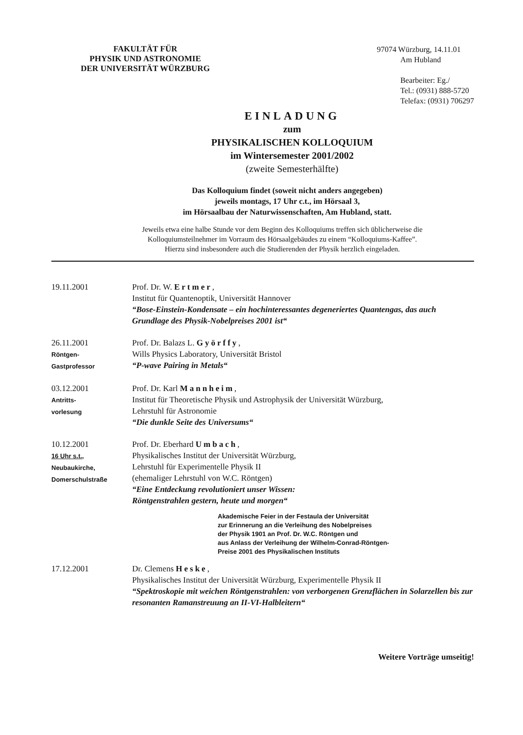FAKULTÄT FÜR
PHYSIK UND ASTRONOMIE
DER UNIVERSITÄT WÜRZBURG
97074 Würzburg, 14.11.01
Am Hubland
Bearbeiter: Eg./
Tel.: (0931) 888-5720
Telefax: (0931) 706297
EINLADUNG
zum
PHYSIKALISCHEN KOLLOQUIUM
im Wintersemester 2001/2002
(zweite Semesterhälfte)
Das Kolloquium findet (soweit nicht anders angegeben)
jeweils montags, 17 Uhr c.t., im Hörsaal 3,
im Hörsaalbau der Naturwissenschaften, Am Hubland, statt.
Jeweils etwa eine halbe Stunde vor dem Beginn des Kolloquiums treffen sich üblicherweise die
Kolloquiumsteilnehmer im Vorraum des Hörsaalgebäudes zu einem “Kolloquiums-Kaffee”.
Hierzu sind insbesondere auch die Studierenden der Physik herzlich eingeladen.
| 19.11.2001 | Prof. Dr. W. Ertmer , Institut für Quantenoptik, Universität Hannover “Bose-Einstein-Kondensate – ein hochinteressantes degeneriertes Quantengas, das auch Grundlage des Physik-Nobelpreises 2001 ist“ |
| 26.11.2001 Röntgen- Gastprofessor | Prof. Dr. Balazs L. Györffy , Wills Physics Laboratory, Universität Bristol “P-wave Pairing in Metals“ |
| 03.12.2001 Antritts- vorlesung | Prof. Dr. Karl Mannheim , Institut für Theoretische Physik und Astrophysik der Universität Würzburg, Lehrstuhl für Astronomie “Die dunkle Seite des Universums“ |
| 10.12.2001 16 Uhr s.t. , Neubaukirche, Domerschulstraße | Prof. Dr. Eberhard Umbach , Physikalisches Institut der Universität Würzburg, Lehrstuhl für Experimentelle Physik II (ehemaliger Lehrstuhl von W.C. Röntgen) “Eine Entdeckung revolutioniert unser Wissen: Röntgenstrahlen gestern, heute und morgen“ |
Akademische Feier in der Festaula der Universität
zur Erinnerung an die Verleihung des Nobelpreises
der Physik 1901 an Prof. Dr. W.C. Röntgen und
aus Anlass der Verleihung der Wilhelm-Conrad-Röntgen-
Preise 2001 des Physikalischen Instituts
| 17.12.2001 | Dr. Clemens Heske , Physikalisches Institut der Universität Würzburg, Experimentelle Physik II “Spektroskopie mit weichen Röntgenstrahlen: von verborgenen Grenzflächen in Solarzellen bis zur resonanten Ramanstreuung an II-VI-Halbleitern“ |
Weitere Vorträge umseitig!